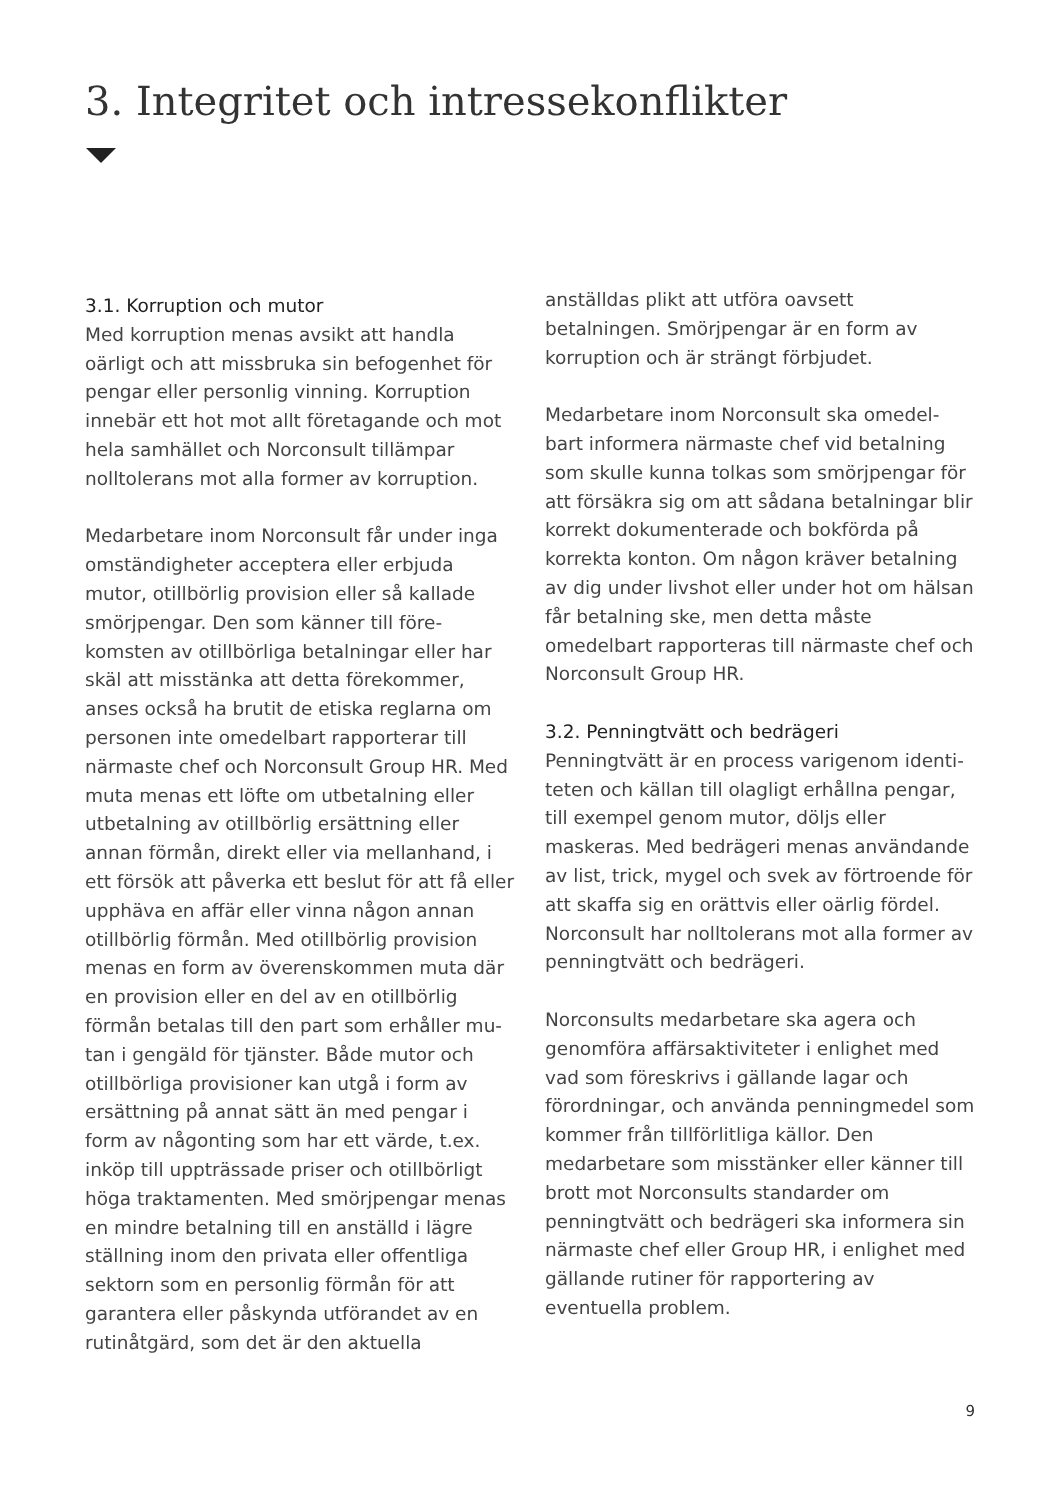3. Integritet och intressekonflikter
3.1. Korruption och mutor
Med korruption menas avsikt att handla oärligt och att missbruka sin befogenhet för pengar eller personlig vinning. Korruption innebär ett hot mot allt företagande och mot hela samhället och Norconsult tillämpar nolltolerans mot alla former av korruption.
Medarbetare inom Norconsult får under inga omständigheter acceptera eller erbjuda mutor, otillbörlig provision eller så kallade smörjpengar. Den som känner till före-komsten av otillbörliga betalningar eller har skäl att misstänka att detta förekommer, anses också ha brutit de etiska reglarna om personen inte omedelbart rapporterar till närmaste chef och Norconsult Group HR. Med muta menas ett löfte om utbetalning eller utbetalning av otillbörlig ersättning eller annan förmån, direkt eller via mellanhand, i ett försök att påverka ett beslut för att få eller upphäva en affär eller vinna någon annan otillbörlig förmån. Med otillbörlig provision menas en form av överenskommen muta där en provision eller en del av en otillbörlig förmån betalas till den part som erhåller mu-tan i gengäld för tjänster. Både mutor och otillbörliga provisioner kan utgå i form av ersättning på annat sätt än med pengar i form av någonting som har ett värde, t.ex. inköp till uppträssade priser och otillbörligt höga traktamenten. Med smörjpengar menas en mindre betalning till en anställd i lägre ställning inom den privata eller offentliga sektorn som en personlig förmån för att garantera eller påskynda utförandet av en rutinåtgärd, som det är den aktuella
anställdas plikt att utföra oavsett betalningen. Smörjpengar är en form av korruption och är strängt förbjudet.
Medarbetare inom Norconsult ska omedel-bart informera närmaste chef vid betalning som skulle kunna tolkas som smörjpengar för att försäkra sig om att sådana betalningar blir korrekt dokumenterade och bokförda på korrekta konton. Om någon kräver betalning av dig under livshot eller under hot om hälsan får betalning ske, men detta måste omedelbart rapporteras till närmaste chef och Norconsult Group HR.
3.2. Penningtvätt och bedrägeri
Penningtvätt är en process varigenom identi-teten och källan till olagligt erhållna pengar, till exempel genom mutor, döljs eller maskeras. Med bedrägeri menas användande av list, trick, mygel och svek av förtroende för att skaffa sig en orättvis eller oärlig fördel. Norconsult har nolltolerans mot alla former av penningtvätt och bedrägeri.
Norconsults medarbetare ska agera och genomföra affärsaktiviteter i enlighet med vad som föreskrivs i gällande lagar och förordningar, och använda penningmedel som kommer från tillförlitliga källor. Den medarbetare som misstänker eller känner till brott mot Norconsults standarder om penningtvätt och bedrägeri ska informera sin närmaste chef eller Group HR, i enlighet med gällande rutiner för rapportering av eventuella problem.
9